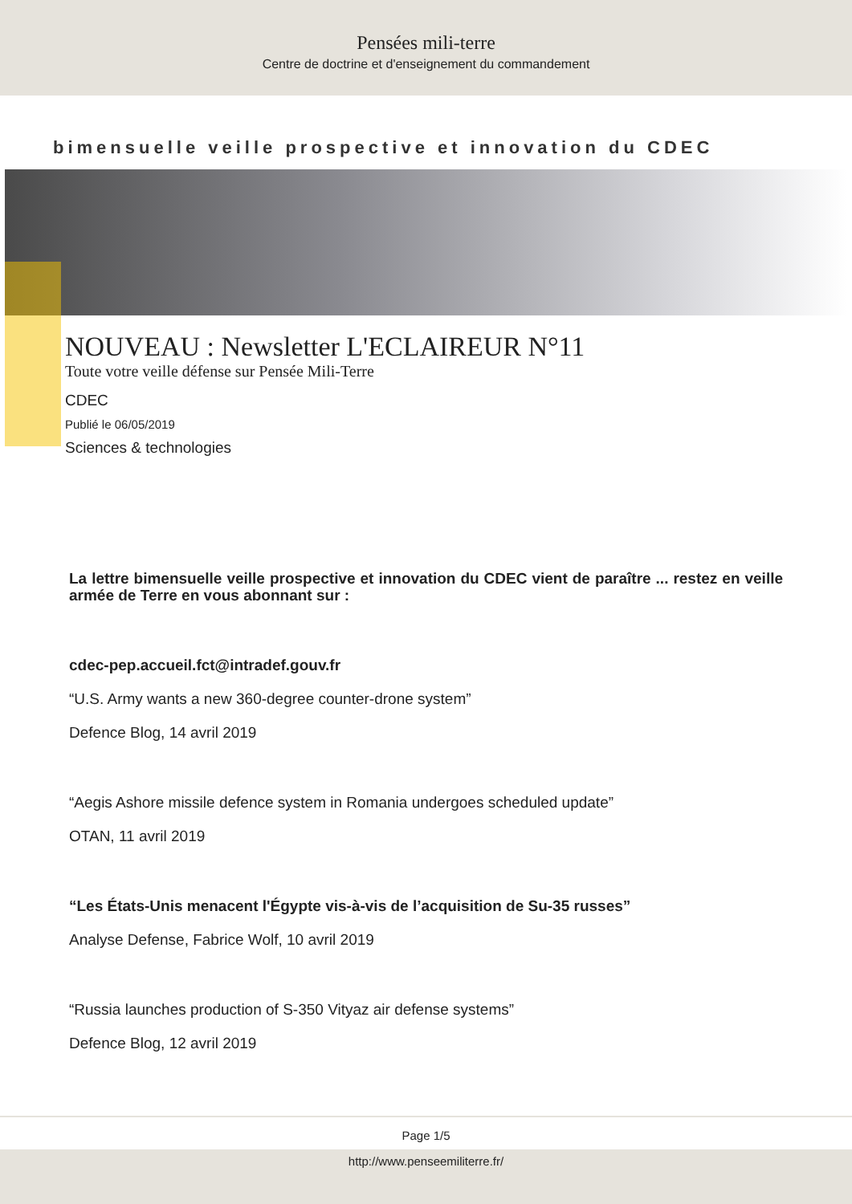Pensées mili-terre
Centre de doctrine et d'enseignement du commandement
bimensuelle veille prospective et innovation du CDEC
NOUVEAU : Newsletter L'ECLAIREUR N°11
Toute votre veille défense sur Pensée Mili-Terre
CDEC
Publié le 06/05/2019
Sciences & technologies
La lettre bimensuelle veille prospective et innovation du CDEC vient de paraître ... restez en veille armée de Terre en vous abonnant sur :
cdec-pep.accueil.fct@intradef.gouv.fr
“U.S. Army wants a new 360-degree counter-drone system”
Defence Blog, 14 avril 2019
“Aegis Ashore missile defence system in Romania undergoes scheduled update”
OTAN, 11 avril 2019
“Les États-Unis menacent l'Égypte vis-à-vis de l’acquisition de Su-35 russes”
Analyse Defense, Fabrice Wolf, 10 avril 2019
“Russia launches production of S-350 Vityaz air defense systems”
Defence Blog, 12 avril 2019
Page 1/5
http://www.penseemiliterre.fr/